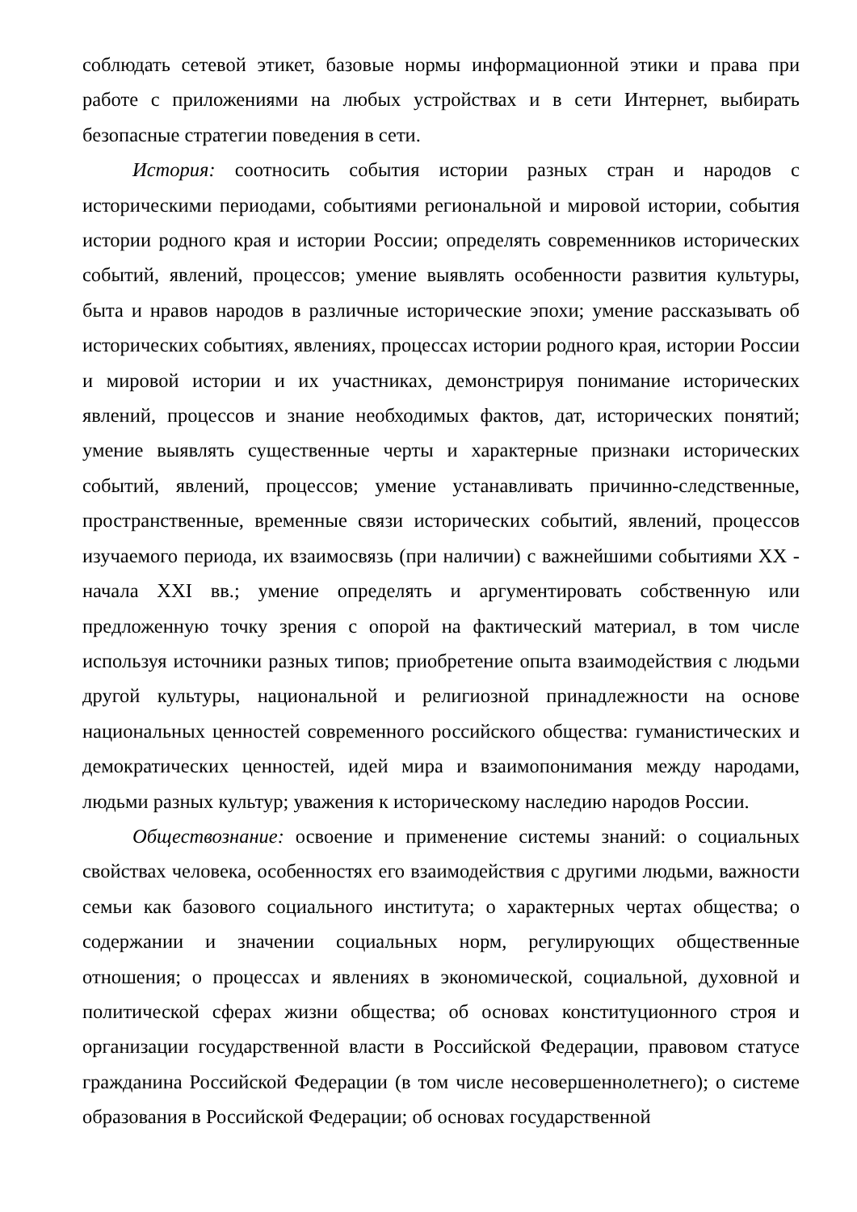соблюдать сетевой этикет, базовые нормы информационной этики и права при работе с приложениями на любых устройствах и в сети Интернет, выбирать безопасные стратегии поведения в сети.
История: соотносить события истории разных стран и народов с историческими периодами, событиями региональной и мировой истории, события истории родного края и истории России; определять современников исторических событий, явлений, процессов; умение выявлять особенности развития культуры, быта и нравов народов в различные исторические эпохи; умение рассказывать об исторических событиях, явлениях, процессах истории родного края, истории России и мировой истории и их участниках, демонстрируя понимание исторических явлений, процессов и знание необходимых фактов, дат, исторических понятий; умение выявлять существенные черты и характерные признаки исторических событий, явлений, процессов; умение устанавливать причинно-следственные, пространственные, временные связи исторических событий, явлений, процессов изучаемого периода, их взаимосвязь (при наличии) с важнейшими событиями XX - начала XXI вв.; умение определять и аргументировать собственную или предложенную точку зрения с опорой на фактический материал, в том числе используя источники разных типов; приобретение опыта взаимодействия с людьми другой культуры, национальной и религиозной принадлежности на основе национальных ценностей современного российского общества: гуманистических и демократических ценностей, идей мира и взаимопонимания между народами, людьми разных культур; уважения к историческому наследию народов России.
Обществознание: освоение и применение системы знаний: о социальных свойствах человека, особенностях его взаимодействия с другими людьми, важности семьи как базового социального института; о характерных чертах общества; о содержании и значении социальных норм, регулирующих общественные отношения; о процессах и явлениях в экономической, социальной, духовной и политической сферах жизни общества; об основах конституционного строя и организации государственной власти в Российской Федерации, правовом статусе гражданина Российской Федерации (в том числе несовершеннолетнего); о системе образования в Российской Федерации; об основах государственной